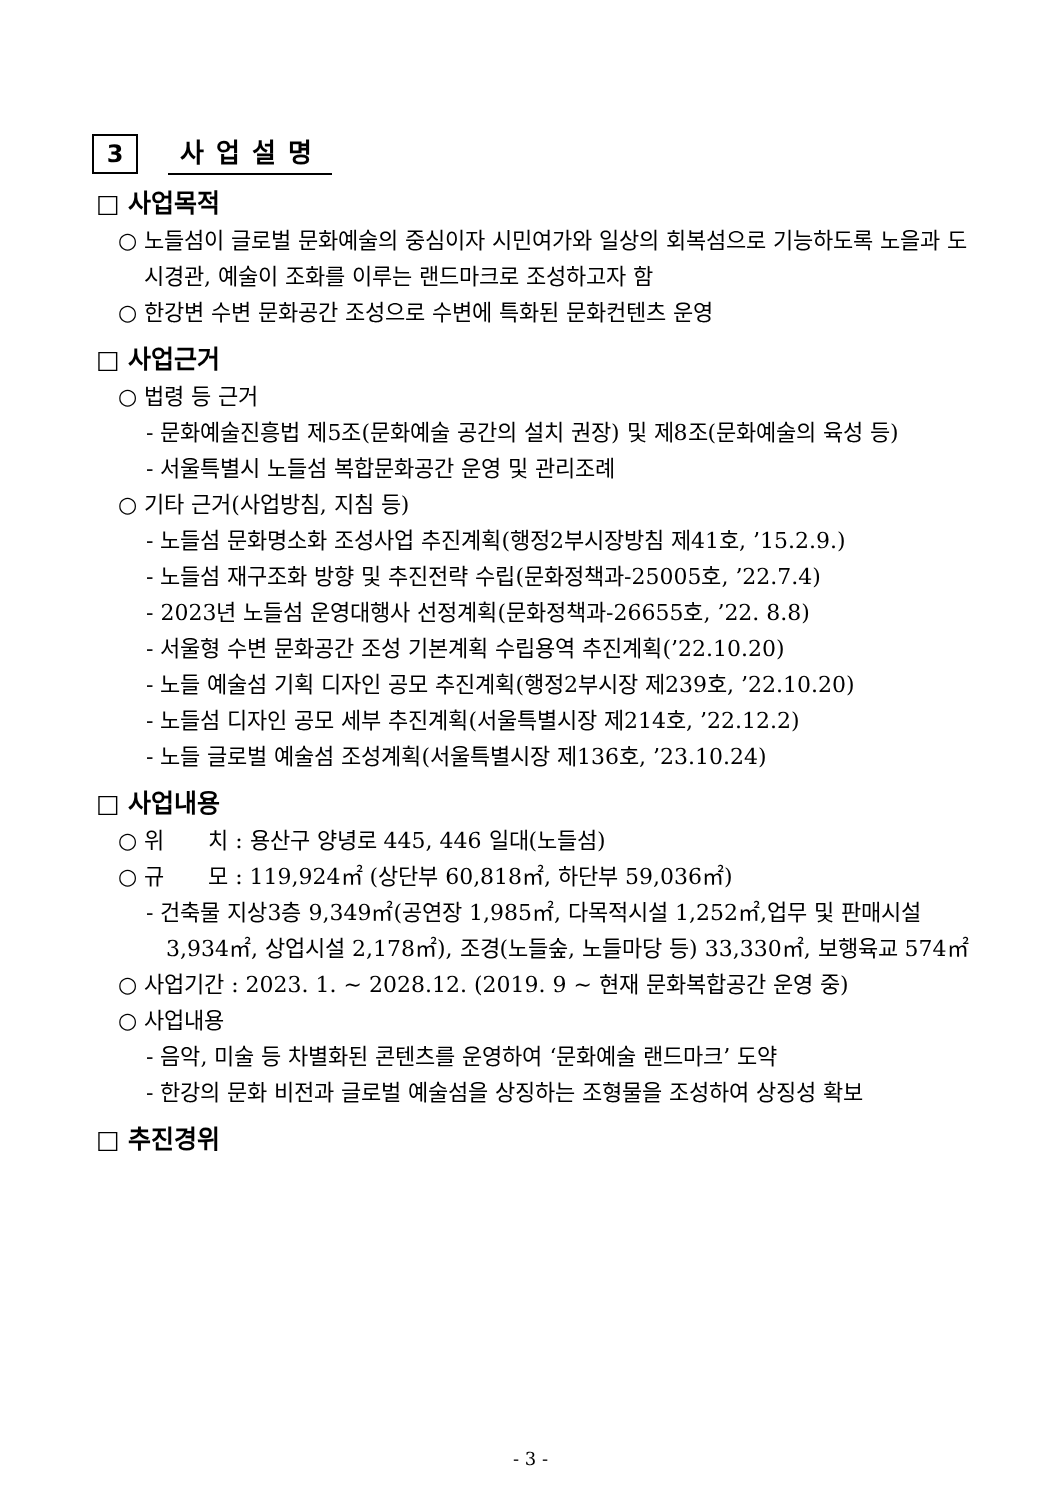3
사업설명
□ 사업목적
○ 노들섬이 글로벌 문화예술의 중심이자 시민여가와 일상의 회복섬으로 기능하도록 노을과 도시경관, 예술이 조화를 이루는 랜드마크로 조성하고자 함
○ 한강변 수변 문화공간 조성으로 수변에 특화된 문화컨텐츠 운영
□ 사업근거
○ 법령 등 근거
- 문화예술진흥법 제5조(문화예술 공간의 설치 권장) 및 제8조(문화예술의 육성 등)
- 서울특별시 노들섬 복합문화공간 운영 및 관리조례
○ 기타 근거(사업방침, 지침 등)
- 노들섬 문화명소화 조성사업 추진계획(행정2부시장방침 제41호, ’15.2.9.)
- 노들섬 재구조화 방향 및 추진전략 수립(문화정책과-25005호, ’22.7.4)
- 2023년 노들섬 운영대행사 선정계획(문화정책과-26655호, ’22. 8.8)
- 서울형 수변 문화공간 조성 기본계획 수립용역 추진계획(’22.10.20)
- 노들 예술섬 기획 디자인 공모 추진계획(행정2부시장 제239호, ’22.10.20)
- 노들섬 디자인 공모 세부 추진계획(서울특별시장 제214호, ’22.12.2)
- 노들 글로벌 예술섬 조성계획(서울특별시장 제136호, ’23.10.24)
□ 사업내용
○ 위　　치 : 용산구 양녕로 445, 446 일대(노들섬)
○ 규　　모 : 119,924㎡ (상단부 60,818㎡, 하단부 59,036㎡)
- 건축물 지상3층 9,349㎡(공연장 1,985㎡, 다목적시설 1,252㎡,업무 및 판매시설3,934㎡, 상업시설 2,178㎡), 조경(노들숲, 노들마당 등) 33,330㎡, 보행육교 574㎡
○ 사업기간 : 2023. 1. ~ 2028.12. (2019. 9 ~ 현재 문화복합공간 운영 중)
○ 사업내용
- 음악, 미술 등 차별화된 콘텐츠를 운영하여 ‘문화예술 랜드마크’ 도약
- 한강의 문화 비전과 글로벌 예술섬을 상징하는 조형물을 조성하여 상징성 확보
□ 추진경위
- 3 -